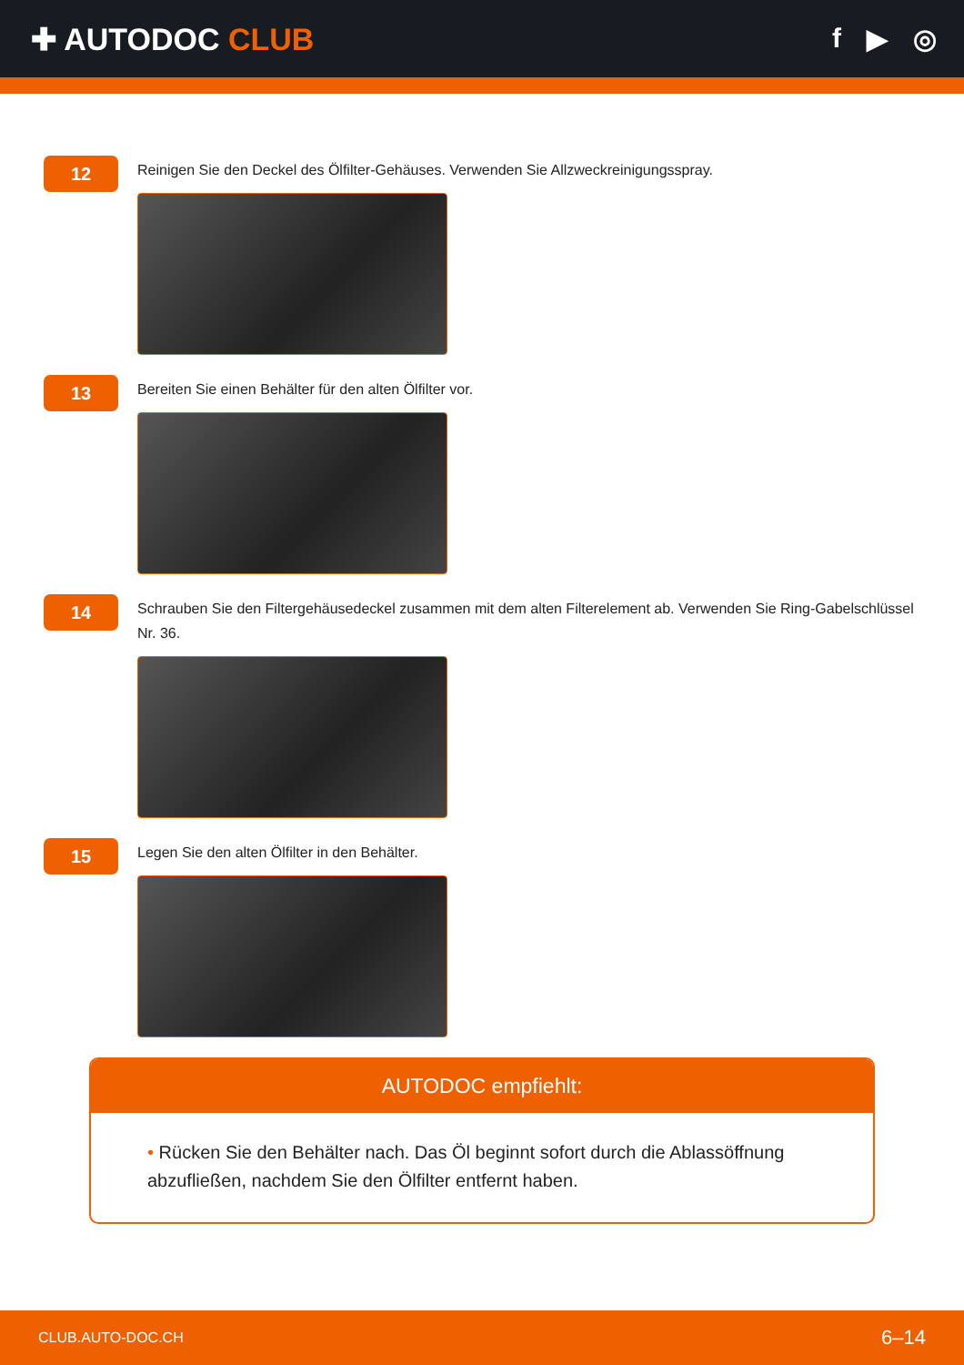✚ AUTODOC CLUB f ▶ ◎
12
Reinigen Sie den Deckel des Ölfilter-Gehäuses. Verwenden Sie Allzweckreinigungsspray.
13
Bereiten Sie einen Behälter für den alten Ölfilter vor.
14
Schrauben Sie den Filtergehäusedeckel zusammen mit dem alten Filterelement ab. Verwenden Sie Ring-Gabelschlüssel Nr. 36.
15
Legen Sie den alten Ölfilter in den Behälter.
AUTODOC empfiehlt:
• Rücken Sie den Behälter nach. Das Öl beginnt sofort durch die Ablassöffnung abzufließen, nachdem Sie den Ölfilter entfernt haben.
CLUB.AUTO-DOC.CH 6–14